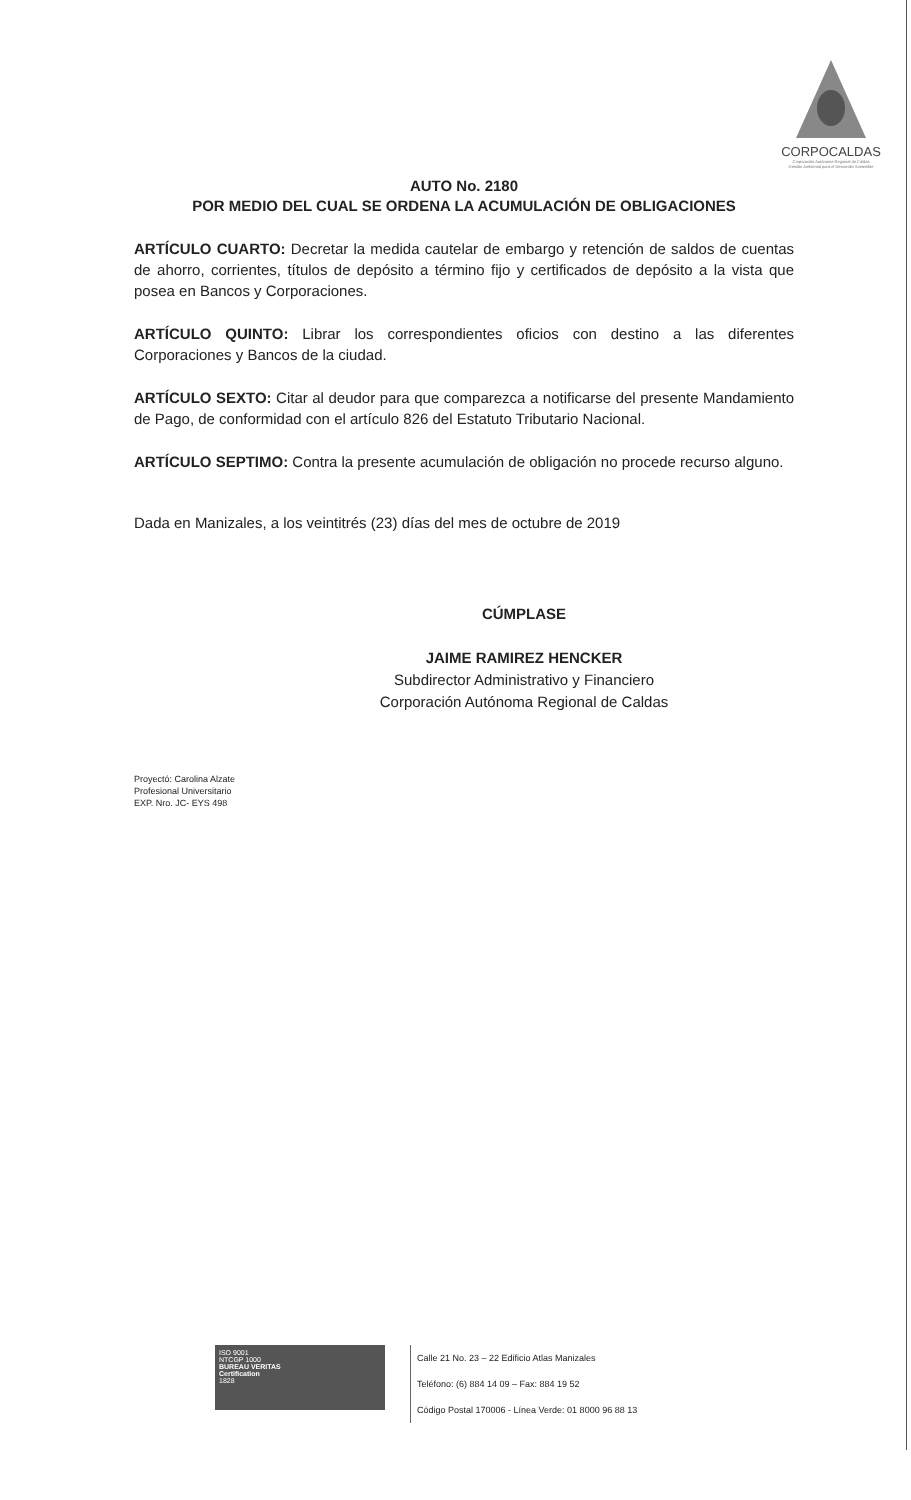CORPOCALDAS
Corporación Autónoma Regional de Caldas
Gestión Ambiental para el Desarrollo Sostenible
AUTO No. 2180
POR MEDIO DEL CUAL SE ORDENA LA ACUMULACIÓN DE OBLIGACIONES
ARTÍCULO CUARTO: Decretar la medida cautelar de embargo y retención de saldos de cuentas de ahorro, corrientes, títulos de depósito a término fijo y certificados de depósito a la vista que posea en Bancos y Corporaciones.
ARTÍCULO QUINTO: Librar los correspondientes oficios con destino a las diferentes Corporaciones y Bancos de la ciudad.
ARTÍCULO SEXTO: Citar al deudor para que comparezca a notificarse del presente Mandamiento de Pago, de conformidad con el artículo 826 del Estatuto Tributario Nacional.
ARTÍCULO SEPTIMO: Contra la presente acumulación de obligación no procede recurso alguno.
Dada en Manizales, a los veintitrés (23) días del mes de octubre de 2019
CÚMPLASE
JAIME RAMIREZ HENCKER
Subdirector Administrativo y Financiero
Corporación Autónoma Regional de Caldas
Proyectó: Carolina Alzate
Profesional Universitario
EXP. Nro. JC- EYS 498
ISO 9001
NTCGP 1000
BUREAU VERITAS
Certification
1828
Calle 21 No. 23 – 22 Edificio Atlas Manizales
Teléfono: (6) 884 14 09 – Fax: 884 19 52
Código Postal 170006 - Línea Verde: 01 8000 96 88 13